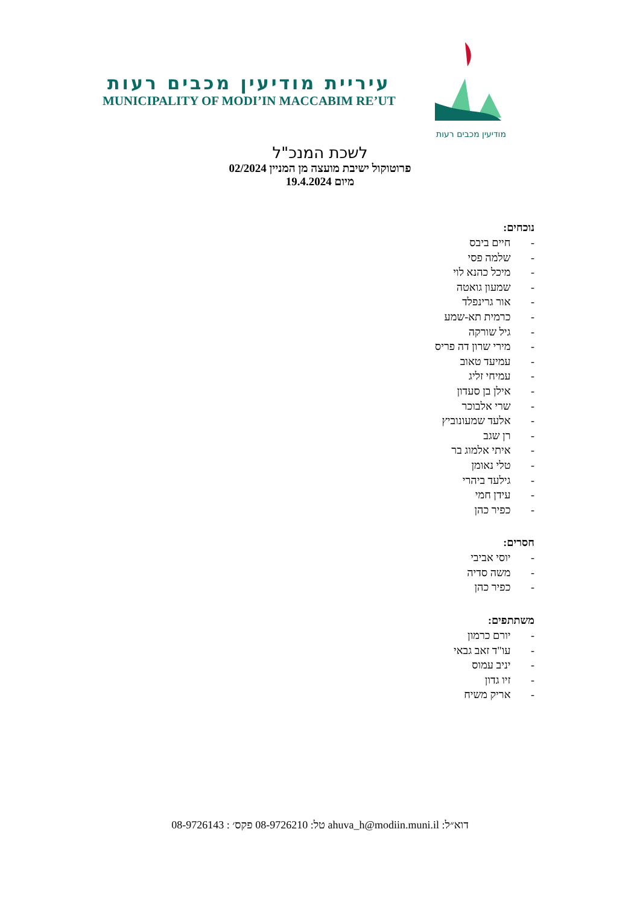עיריית מודיעין מכבים רעות
MUNICIPALITY OF MODI’IN MACCABIM RE’UT
מודיעין מכבים רעות
לשכת המנכ"ל
פרוטוקול ישיבת מועצה מן המניין 02/2024
מיום 19.4.2024
נוכחים:
- חיים ביבס
- שלמה פסי
- מיכל כהנא לוי
- שמעון גואטה
- אור גרינפלד
- כרמית תא-שמע
- גיל שורקה
- מירי שרון דה פריס
- עמיעד טאוב
- עמיחי זליג
- אילן בן סעדון
- שרי אלבוכר
- אלעד שמעונוביץ
- רן שגב
- איתי אלמוג בר
- טלי נאומן
- גילעד ביהרי
- עידן חמי
- כפיר כהן
חסרים:
- יוסי אביבי
- משה סדיה
- כפיר כהן
משתתפים:
- יורם כרמון
- עו"ד זאב גבאי
- יניב עמוס
- זיו גדון
- אריק משיח
דוא״ל: ahuva_h@modiin.muni.il טל: 08-9726210 פקס׳ : 08-9726143